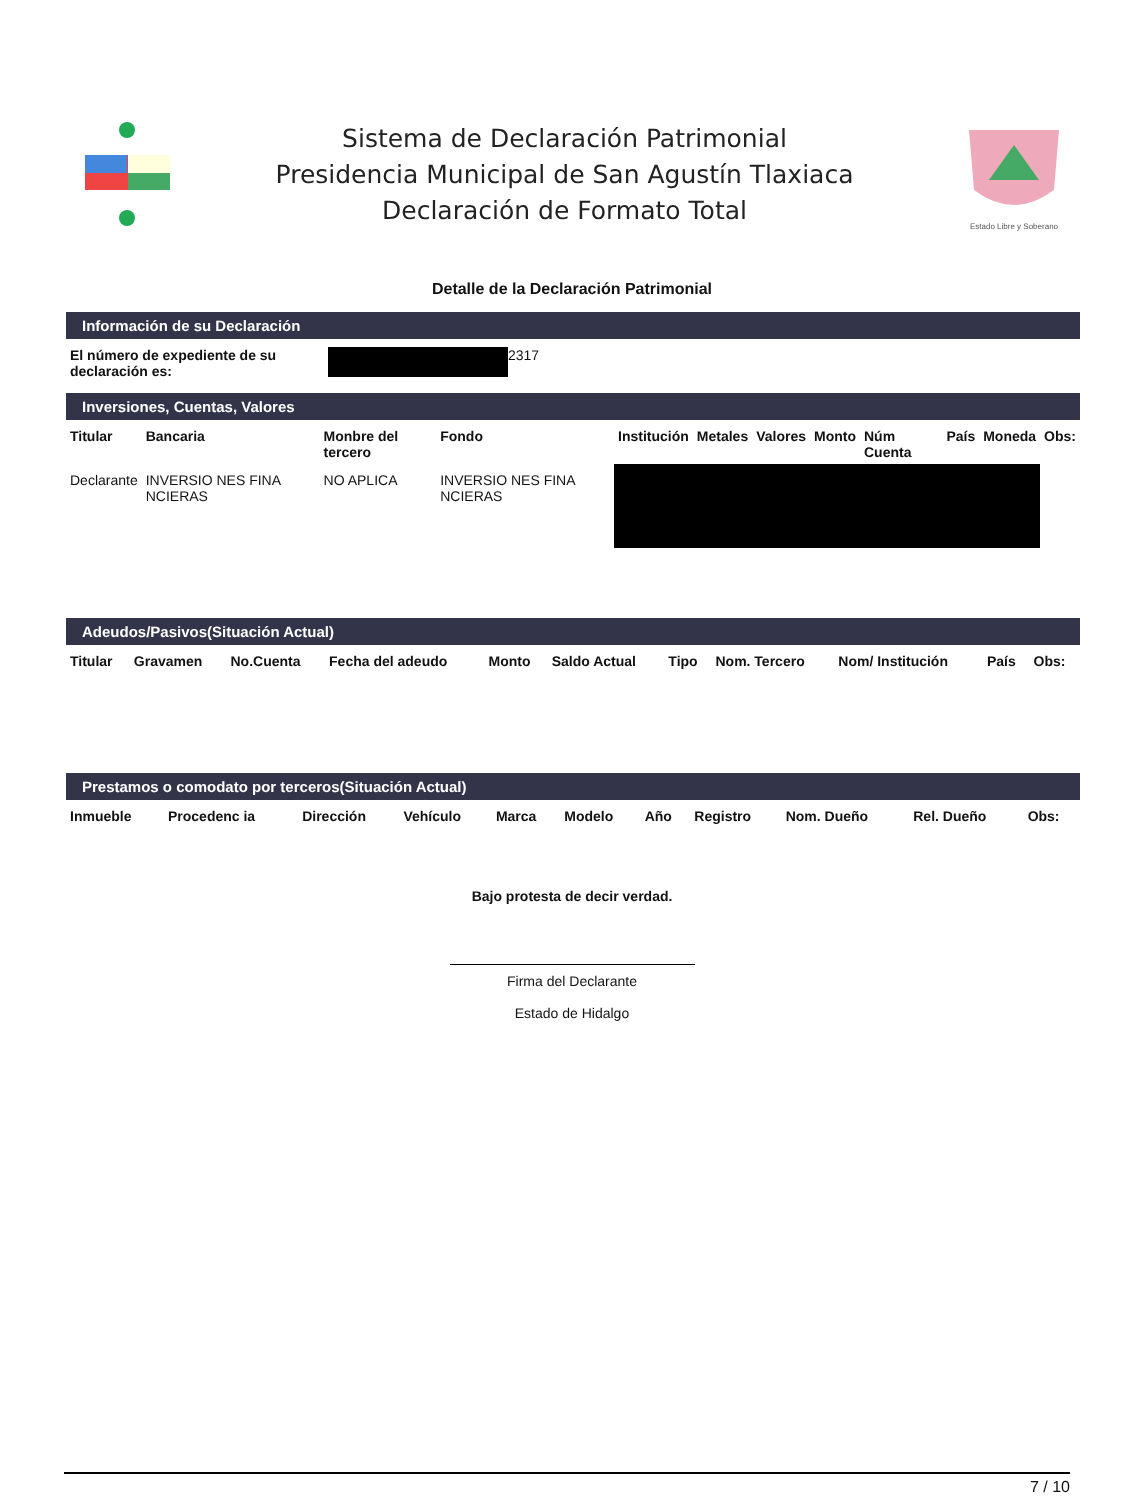Sistema de Declaración Patrimonial
Presidencia Municipal de San Agustín Tlaxiaca
Declaración de Formato Total
Estado Libre y Soberano
Detalle de la Declaración Patrimonial
Información de su Declaración
| El número de expediente de su declaración es: | 2317 |
Inversiones, Cuentas, Valores
| Titular | Bancaria | Monbre del tercero | Fondo | Institución | Metales | Valores | Monto | Núm Cuenta | País | Moneda | Obs: |
| --- | --- | --- | --- | --- | --- | --- | --- | --- | --- | --- | --- |
| Declarante | INVERSIO NES FINA NCIERAS | NO APLICA | INVERSIO NES FINA NCIERAS | | | | | | | | |
Adeudos/Pasivos(Situación Actual)
| Titular | Gravamen | No.Cuenta | Fecha del adeudo | Monto | Saldo Actual | Tipo | Nom. Tercero | Nom/ Institución | País | Obs: |
| --- | --- | --- | --- | --- | --- | --- | --- | --- | --- | --- |
Prestamos o comodato por terceros(Situación Actual)
| Inmueble | Procedenc ia | Dirección | Vehículo | Marca | Modelo | Año | Registro | Nom. Dueño | Rel. Dueño | Obs: |
| --- | --- | --- | --- | --- | --- | --- | --- | --- | --- | --- |
Bajo protesta de decir verdad.
Firma del Declarante
Estado de Hidalgo
7 / 10